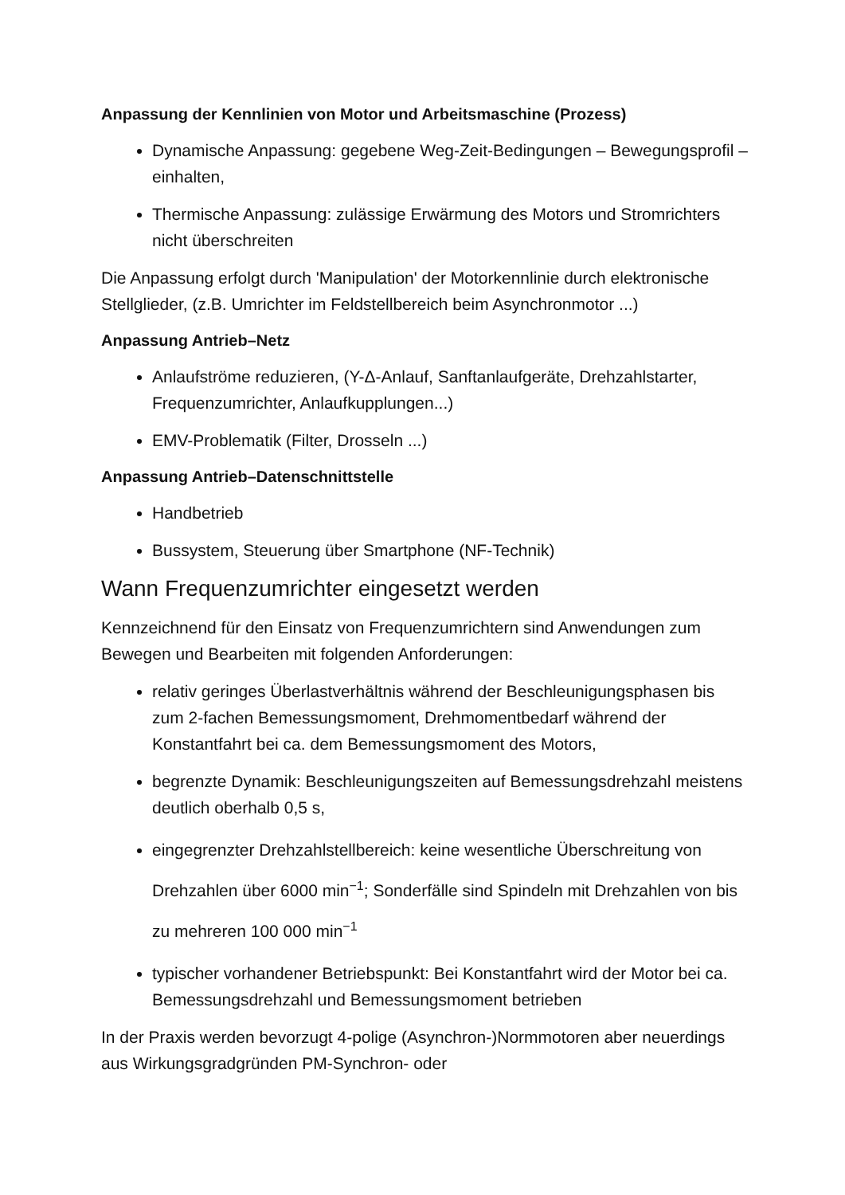Anpassung der Kennlinien von Motor und Arbeitsmaschine (Prozess)
Dynamische Anpassung: gegebene Weg-Zeit-Bedingungen – Bewegungsprofil – einhalten,
Thermische Anpassung: zulässige Erwärmung des Motors und Stromrichters nicht überschreiten
Die Anpassung erfolgt durch 'Manipulation' der Motorkennlinie durch elektronische Stellglieder, (z.B. Umrichter im Feldstellbereich beim Asynchronmotor ...)
Anpassung Antrieb–Netz
Anlaufströme reduzieren, (Y-Δ-Anlauf, Sanftanlaufgeräte, Drehzahlstarter, Frequenzumrichter, Anlaufkupplungen...)
EMV-Problematik (Filter, Drosseln ...)
Anpassung Antrieb–Datenschnittstelle
Handbetrieb
Bussystem, Steuerung über Smartphone (NF-Technik)
Wann Frequenzumrichter eingesetzt werden
Kennzeichnend für den Einsatz von Frequenzumrichtern sind Anwendungen zum Bewegen und Bearbeiten mit folgenden Anforderungen:
relativ geringes Überlastverhältnis während der Beschleunigungsphasen bis zum 2-fachen Bemessungsmoment, Drehmomentbedarf während der Konstantfahrt bei ca. dem Bemessungsmoment des Motors,
begrenzte Dynamik: Beschleunigungszeiten auf Bemessungsdrehzahl meistens deutlich oberhalb 0,5 s,
eingegrenzter Drehzahlstellbereich: keine wesentliche Überschreitung von Drehzahlen über 6000 min<sup>−1</sup>; Sonderfälle sind Spindeln mit Drehzahlen von bis zu mehreren 100 000 min<sup>−1</sup>
typischer vorhandener Betriebspunkt: Bei Konstantfahrt wird der Motor bei ca. Bemessungsdrehzahl und Bemessungsmoment betrieben
In der Praxis werden bevorzugt 4-polige (Asynchron-)Normmotoren aber neuerdings aus Wirkungsgradgründen PM-Synchron- oder